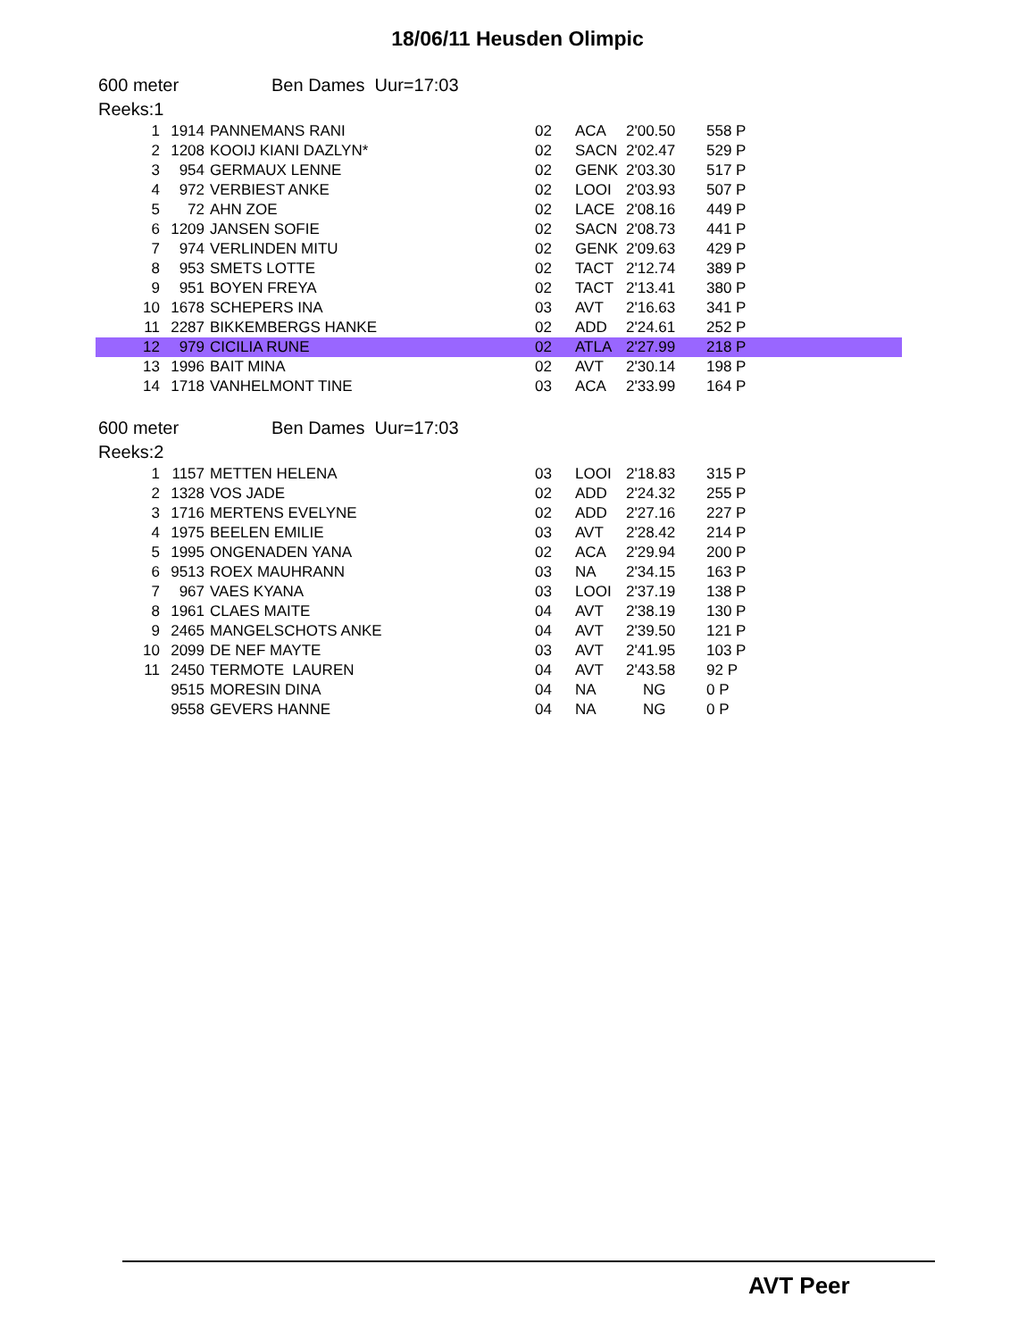18/06/11 Heusden Olimpic
600 meter Ben Dames Uur=17:03
Reeks:1
| 1 | 1914 | | PANNEMANS RANI | 02 | ACA | 2'00.50 | 558 P |
| 2 | 1208 | | KOOIJ KIANI DAZLYN* | 02 | SACN | 2'02.47 | 529 P |
| 3 | 954 | | GERMAUX LENNE | 02 | GENK | 2'03.30 | 517 P |
| 4 | 972 | | VERBIEST ANKE | 02 | LOOI | 2'03.93 | 507 P |
| 5 | 72 | | AHN ZOE | 02 | LACE | 2'08.16 | 449 P |
| 6 | 1209 | | JANSEN SOFIE | 02 | SACN | 2'08.73 | 441 P |
| 7 | 974 | | VERLINDEN MITU | 02 | GENK | 2'09.63 | 429 P |
| 8 | 953 | | SMETS LOTTE | 02 | TACT | 2'12.74 | 389 P |
| 9 | 951 | | BOYEN FREYA | 02 | TACT | 2'13.41 | 380 P |
| 10 | 1678 | | SCHEPERS INA | 03 | AVT | 2'16.63 | 341 P |
| 11 | 2287 | | BIKKEMBERGS HANKE | 02 | ADD | 2'24.61 | 252 P |
| 12 | 979 | | CICILIA RUNE | 02 | ATLA | 2'27.99 | 218 P |
| 13 | 1996 | | BAIT MINA | 02 | AVT | 2'30.14 | 198 P |
| 14 | 1718 | | VANHELMONT TINE | 03 | ACA | 2'33.99 | 164 P |
600 meter Ben Dames Uur=17:03
Reeks:2
| 1 | 1157 | | METTEN HELENA | 03 | LOOI | 2'18.83 | 315 P |
| 2 | 1328 | | VOS JADE | 02 | ADD | 2'24.32 | 255 P |
| 3 | 1716 | | MERTENS EVELYNE | 02 | ADD | 2'27.16 | 227 P |
| 4 | 1975 | | BEELEN EMILIE | 03 | AVT | 2'28.42 | 214 P |
| 5 | 1995 | | ONGENADEN YANA | 02 | ACA | 2'29.94 | 200 P |
| 6 | 9513 | | ROEX MAUHRANN | 03 | NA | 2'34.15 | 163 P |
| 7 | 967 | | VAES KYANA | 03 | LOOI | 2'37.19 | 138 P |
| 8 | 1961 | | CLAES MAITE | 04 | AVT | 2'38.19 | 130 P |
| 9 | 2465 | | MANGELSCHOTS ANKE | 04 | AVT | 2'39.50 | 121 P |
| 10 | 2099 | | DE NEF MAYTE | 03 | AVT | 2'41.95 | 103 P |
| 11 | 2450 | | TERMOTE LAUREN | 04 | AVT | 2'43.58 | 92 P |
| | 9515 | | MORESIN DINA | 04 | NA | NG | 0 P |
| | 9558 | | GEVERS HANNE | 04 | NA | NG | 0 P |
AVT Peer